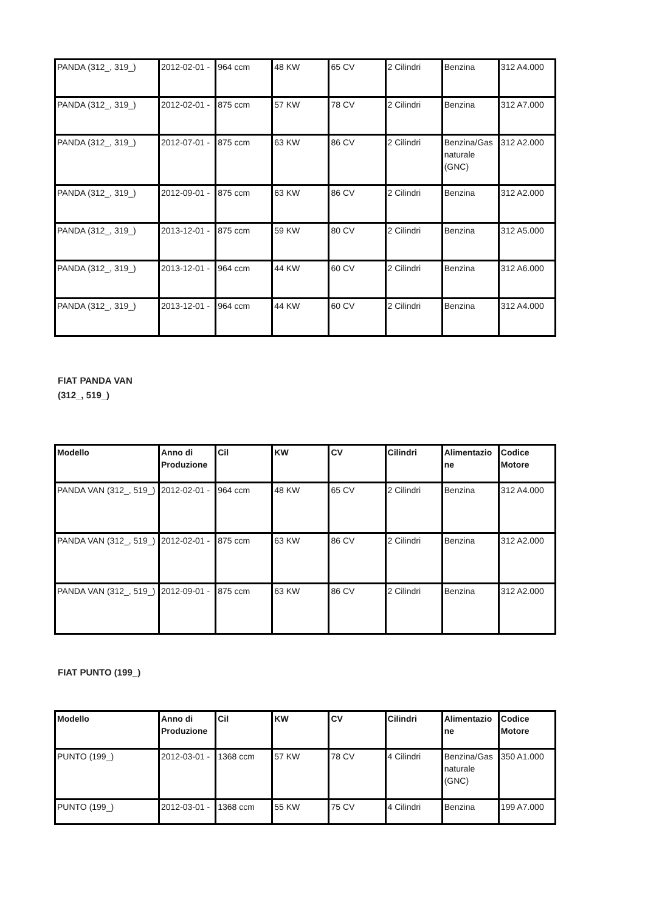| PANDA (312_, 319_) | 2012-02-01 - | 964 ccm | 48 KW | 65 CV | 2 Cilindri | Benzina | 312 A4.000 |
| PANDA (312_, 319_) | 2012-02-01 - | 875 ccm | 57 KW | 78 CV | 2 Cilindri | Benzina | 312 A7.000 |
| PANDA (312_, 319_) | 2012-07-01 - | 875 ccm | 63 KW | 86 CV | 2 Cilindri | Benzina/Gas naturale (GNC) | 312 A2.000 |
| PANDA (312_, 319_) | 2012-09-01 - | 875 ccm | 63 KW | 86 CV | 2 Cilindri | Benzina | 312 A2.000 |
| PANDA (312_, 319_) | 2013-12-01 - | 875 ccm | 59 KW | 80 CV | 2 Cilindri | Benzina | 312 A5.000 |
| PANDA (312_, 319_) | 2013-12-01 - | 964 ccm | 44 KW | 60 CV | 2 Cilindri | Benzina | 312 A6.000 |
| PANDA (312_, 319_) | 2013-12-01 - | 964 ccm | 44 KW | 60 CV | 2 Cilindri | Benzina | 312 A4.000 |
FIAT PANDA VAN
(312_, 519_)
| Modello | Anno di Produzione | Cil | KW | CV | Cilindri | Alimentazione | Codice Motore |
| --- | --- | --- | --- | --- | --- | --- | --- |
| PANDA VAN (312_, 519_) | 2012-02-01 - | 964 ccm | 48 KW | 65 CV | 2 Cilindri | Benzina | 312 A4.000 |
| PANDA VAN (312_, 519_) | 2012-02-01 - | 875 ccm | 63 KW | 86 CV | 2 Cilindri | Benzina | 312 A2.000 |
| PANDA VAN (312_, 519_) | 2012-09-01 - | 875 ccm | 63 KW | 86 CV | 2 Cilindri | Benzina | 312 A2.000 |
FIAT PUNTO (199_)
| Modello | Anno di Produzione | Cil | KW | CV | Cilindri | Alimentazione | Codice Motore |
| --- | --- | --- | --- | --- | --- | --- | --- |
| PUNTO (199_) | 2012-03-01 - | 1368 ccm | 57 KW | 78 CV | 4 Cilindri | Benzina/Gas naturale (GNC) | 350 A1.000 |
| PUNTO (199_) | 2012-03-01 - | 1368 ccm | 55 KW | 75 CV | 4 Cilindri | Benzina | 199 A7.000 |